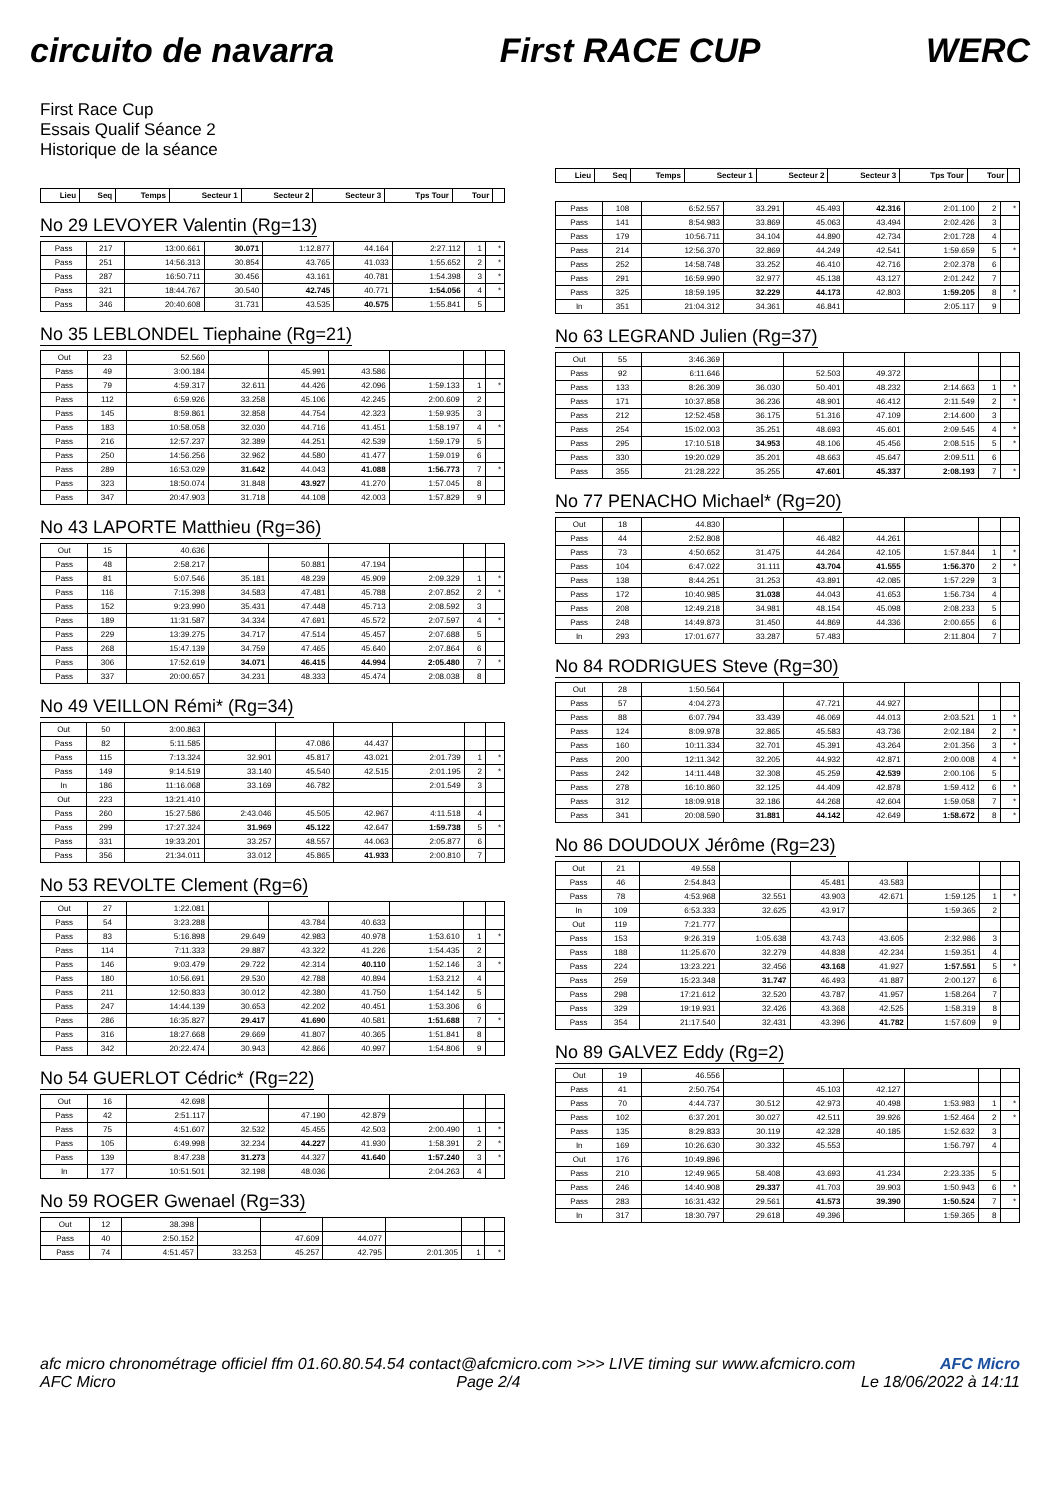circuito de navarra First RACE CUP WERC
First Race Cup
Essais Qualif Séance 2
Historique de la séance
| Lieu | Seq | Temps | Secteur 1 | Secteur 2 | Secteur 3 | Tps Tour | Tour | |
| --- | --- | --- | --- | --- | --- | --- | --- | --- |
No 29 LEVOYER Valentin (Rg=13)
| Pass | 217 | 13:00.661 | 30.071 | 1:12.877 | 44.164 | 2:27.112 | 1 | * |
| Pass | 251 | 14:56.313 | 30.854 | 43.765 | 41.033 | 1:55.652 | 2 | * |
| Pass | 287 | 16:50.711 | 30.456 | 43.161 | 40.781 | 1:54.398 | 3 | * |
| Pass | 321 | 18:44.767 | 30.540 | 42.745 | 40.771 | 1:54.056 | 4 | * |
| Pass | 346 | 20:40.608 | 31.731 | 43.535 | 40.575 | 1:55.841 | 5 | |
No 35 LEBLONDEL Tiephaine (Rg=21)
| Out | 23 | 52.560 | | | | | | |
| Pass | 49 | 3:00.184 | | 45.991 | 43.586 | | | |
| Pass | 79 | 4:59.317 | 32.611 | 44.426 | 42.096 | 1:59.133 | 1 | * |
| Pass | 112 | 6:59.926 | 33.258 | 45.106 | 42.245 | 2:00.609 | 2 | |
| Pass | 145 | 8:59.861 | 32.858 | 44.754 | 42.323 | 1:59.935 | 3 | |
| Pass | 183 | 10:58.058 | 32.030 | 44.716 | 41.451 | 1:58.197 | 4 | * |
| Pass | 216 | 12:57.237 | 32.389 | 44.251 | 42.539 | 1:59.179 | 5 | |
| Pass | 250 | 14:56.256 | 32.962 | 44.580 | 41.477 | 1:59.019 | 6 | |
| Pass | 289 | 16:53.029 | 31.642 | 44.043 | 41.088 | 1:56.773 | 7 | * |
| Pass | 323 | 18:50.074 | 31.848 | 43.927 | 41.270 | 1:57.045 | 8 | |
| Pass | 347 | 20:47.903 | 31.718 | 44.108 | 42.003 | 1:57.829 | 9 | |
No 43 LAPORTE Matthieu (Rg=36)
| Out | 15 | 40.636 | | | | | | |
| Pass | 48 | 2:58.217 | | 50.881 | 47.194 | | | |
| Pass | 81 | 5:07.546 | 35.181 | 48.239 | 45.909 | 2:09.329 | 1 | * |
| Pass | 116 | 7:15.398 | 34.583 | 47.481 | 45.788 | 2:07.852 | 2 | * |
| Pass | 152 | 9:23.990 | 35.431 | 47.448 | 45.713 | 2:08.592 | 3 | |
| Pass | 189 | 11:31.587 | 34.334 | 47.691 | 45.572 | 2:07.597 | 4 | * |
| Pass | 229 | 13:39.275 | 34.717 | 47.514 | 45.457 | 2:07.688 | 5 | |
| Pass | 268 | 15:47.139 | 34.759 | 47.465 | 45.640 | 2:07.864 | 6 | |
| Pass | 306 | 17:52.619 | 34.071 | 46.415 | 44.994 | 2:05.480 | 7 | * |
| Pass | 337 | 20:00.657 | 34.231 | 48.333 | 45.474 | 2:08.038 | 8 | |
No 49 VEILLON Rémi* (Rg=34)
| Out | 50 | 3:00.863 | | | | | | |
| Pass | 82 | 5:11.585 | | 47.086 | 44.437 | | | |
| Pass | 115 | 7:13.324 | 32.901 | 45.817 | 43.021 | 2:01.739 | 1 | * |
| Pass | 149 | 9:14.519 | 33.140 | 45.540 | 42.515 | 2:01.195 | 2 | * |
| In | 186 | 11:16.068 | 33.169 | 46.782 | | 2:01.549 | 3 | |
| Out | 223 | 13:21.410 | | | | | | |
| Pass | 260 | 15:27.586 | 2:43.046 | 45.505 | 42.967 | 4:11.518 | 4 | |
| Pass | 299 | 17:27.324 | 31.969 | 45.122 | 42.647 | 1:59.738 | 5 | * |
| Pass | 331 | 19:33.201 | 33.257 | 48.557 | 44.063 | 2:05.877 | 6 | |
| Pass | 356 | 21:34.011 | 33.012 | 45.865 | 41.933 | 2:00.810 | 7 | |
No 53 REVOLTE Clement (Rg=6)
| Out | 27 | 1:22.081 | | | | | | |
| Pass | 54 | 3:23.288 | | 43.784 | 40.633 | | | |
| Pass | 83 | 5:16.898 | 29.649 | 42.983 | 40.978 | 1:53.610 | 1 | * |
| Pass | 114 | 7:11.333 | 29.887 | 43.322 | 41.226 | 1:54.435 | 2 | |
| Pass | 146 | 9:03.479 | 29.722 | 42.314 | 40.110 | 1:52.146 | 3 | * |
| Pass | 180 | 10:56.691 | 29.530 | 42.788 | 40.894 | 1:53.212 | 4 | |
| Pass | 211 | 12:50.833 | 30.012 | 42.380 | 41.750 | 1:54.142 | 5 | |
| Pass | 247 | 14:44.139 | 30.653 | 42.202 | 40.451 | 1:53.306 | 6 | |
| Pass | 286 | 16:35.827 | 29.417 | 41.690 | 40.581 | 1:51.688 | 7 | * |
| Pass | 316 | 18:27.668 | 29.669 | 41.807 | 40.365 | 1:51.841 | 8 | |
| Pass | 342 | 20:22.474 | 30.943 | 42.866 | 40.997 | 1:54.806 | 9 | |
No 54 GUERLOT Cédric* (Rg=22)
| Out | 16 | 42.698 | | | | | | |
| Pass | 42 | 2:51.117 | | 47.190 | 42.879 | | | |
| Pass | 75 | 4:51.607 | 32.532 | 45.455 | 42.503 | 2:00.490 | 1 | * |
| Pass | 105 | 6:49.998 | 32.234 | 44.227 | 41.930 | 1:58.391 | 2 | * |
| Pass | 139 | 8:47.238 | 31.273 | 44.327 | 41.640 | 1:57.240 | 3 | * |
| In | 177 | 10:51.501 | 32.198 | 48.036 | | 2:04.263 | 4 | |
No 59 ROGER Gwenael (Rg=33)
| Out | 12 | 38.398 | | | | | | |
| Pass | 40 | 2:50.152 | | 47.609 | 44.077 | | | |
| Pass | 74 | 4:51.457 | 33.253 | 45.257 | 42.795 | 2:01.305 | 1 | * |
| Lieu | Seq | Temps | Secteur 1 | Secteur 2 | Secteur 3 | Tps Tour | Tour | |
| --- | --- | --- | --- | --- | --- | --- | --- | --- |
| Pass | 108 | 6:52.557 | 33.291 | 45.493 | 42.316 | 2:01.100 | 2 | * |
| Pass | 141 | 8:54.983 | 33.869 | 45.063 | 43.494 | 2:02.426 | 3 | |
| Pass | 179 | 10:56.711 | 34.104 | 44.890 | 42.734 | 2:01.728 | 4 | |
| Pass | 214 | 12:56.370 | 32.869 | 44.249 | 42.541 | 1:59.659 | 5 | * |
| Pass | 252 | 14:58.748 | 33.252 | 46.410 | 42.716 | 2:02.378 | 6 | |
| Pass | 291 | 16:59.990 | 32.977 | 45.138 | 43.127 | 2:01.242 | 7 | |
| Pass | 325 | 18:59.195 | 32.229 | 44.173 | 42.803 | 1:59.205 | 8 | * |
| In | 351 | 21:04.312 | 34.361 | 46.841 | | 2:05.117 | 9 | |
No 63 LEGRAND Julien (Rg=37)
| Out | 55 | 3:46.369 | | | | | | |
| Pass | 92 | 6:11.646 | | 52.503 | 49.372 | | | |
| Pass | 133 | 8:26.309 | 36.030 | 50.401 | 48.232 | 2:14.663 | 1 | * |
| Pass | 171 | 10:37.858 | 36.236 | 48.901 | 46.412 | 2:11.549 | 2 | * |
| Pass | 212 | 12:52.458 | 36.175 | 51.316 | 47.109 | 2:14.600 | 3 | |
| Pass | 254 | 15:02.003 | 35.251 | 48.693 | 45.601 | 2:09.545 | 4 | * |
| Pass | 295 | 17:10.518 | 34.953 | 48.106 | 45.456 | 2:08.515 | 5 | * |
| Pass | 330 | 19:20.029 | 35.201 | 48.663 | 45.647 | 2:09.511 | 6 | |
| Pass | 355 | 21:28.222 | 35.255 | 47.601 | 45.337 | 2:08.193 | 7 | * |
No 77 PENACHO Michael* (Rg=20)
| Out | 18 | 44.830 | | | | | | |
| Pass | 44 | 2:52.808 | | 46.482 | 44.261 | | | |
| Pass | 73 | 4:50.652 | 31.475 | 44.264 | 42.105 | 1:57.844 | 1 | * |
| Pass | 104 | 6:47.022 | 31.111 | 43.704 | 41.555 | 1:56.370 | 2 | * |
| Pass | 138 | 8:44.251 | 31.253 | 43.891 | 42.085 | 1:57.229 | 3 | |
| Pass | 172 | 10:40.985 | 31.038 | 44.043 | 41.653 | 1:56.734 | 4 | |
| Pass | 208 | 12:49.218 | 34.981 | 48.154 | 45.098 | 2:08.233 | 5 | |
| Pass | 248 | 14:49.873 | 31.450 | 44.869 | 44.336 | 2:00.655 | 6 | |
| In | 293 | 17:01.677 | 33.287 | 57.483 | | 2:11.804 | 7 | |
No 84 RODRIGUES Steve (Rg=30)
| Out | 28 | 1:50.564 | | | | | | |
| Pass | 57 | 4:04.273 | | 47.721 | 44.927 | | | |
| Pass | 88 | 6:07.794 | 33.439 | 46.069 | 44.013 | 2:03.521 | 1 | * |
| Pass | 124 | 8:09.978 | 32.865 | 45.583 | 43.736 | 2:02.184 | 2 | * |
| Pass | 160 | 10:11.334 | 32.701 | 45.391 | 43.264 | 2:01.356 | 3 | * |
| Pass | 200 | 12:11.342 | 32.205 | 44.932 | 42.871 | 2:00.008 | 4 | * |
| Pass | 242 | 14:11.448 | 32.308 | 45.259 | 42.539 | 2:00.106 | 5 | |
| Pass | 278 | 16:10.860 | 32.125 | 44.409 | 42.878 | 1:59.412 | 6 | * |
| Pass | 312 | 18:09.918 | 32.186 | 44.268 | 42.604 | 1:59.058 | 7 | * |
| Pass | 341 | 20:08.590 | 31.881 | 44.142 | 42.649 | 1:58.672 | 8 | * |
No 86 DOUDOUX Jérôme (Rg=23)
| Out | 21 | 49.558 | | | | | | |
| Pass | 46 | 2:54.843 | | 45.481 | 43.583 | | | |
| Pass | 78 | 4:53.968 | 32.551 | 43.903 | 42.671 | 1:59.125 | 1 | * |
| In | 109 | 6:53.333 | 32.625 | 43.917 | | 1:59.365 | 2 | |
| Out | 119 | 7:21.777 | | | | | | |
| Pass | 153 | 9:26.319 | 1:05.638 | 43.743 | 43.605 | 2:32.986 | 3 | |
| Pass | 188 | 11:25.670 | 32.279 | 44.838 | 42.234 | 1:59.351 | 4 | |
| Pass | 224 | 13:23.221 | 32.456 | 43.168 | 41.927 | 1:57.551 | 5 | * |
| Pass | 259 | 15:23.348 | 31.747 | 46.493 | 41.887 | 2:00.127 | 6 | |
| Pass | 298 | 17:21.612 | 32.520 | 43.787 | 41.957 | 1:58.264 | 7 | |
| Pass | 329 | 19:19.931 | 32.426 | 43.368 | 42.525 | 1:58.319 | 8 | |
| Pass | 354 | 21:17.540 | 32.431 | 43.396 | 41.782 | 1:57.609 | 9 | |
No 89 GALVEZ Eddy (Rg=2)
| Out | 19 | 46.556 | | | | | | |
| Pass | 41 | 2:50.754 | | 45.103 | 42.127 | | | |
| Pass | 70 | 4:44.737 | 30.512 | 42.973 | 40.498 | 1:53.983 | 1 | * |
| Pass | 102 | 6:37.201 | 30.027 | 42.511 | 39.926 | 1:52.464 | 2 | * |
| Pass | 135 | 8:29.833 | 30.119 | 42.328 | 40.185 | 1:52.632 | 3 | |
| In | 169 | 10:26.630 | 30.332 | 45.553 | | 1:56.797 | 4 | |
| Out | 176 | 10:49.896 | | | | | | |
| Pass | 210 | 12:49.965 | 58.408 | 43.693 | 41.234 | 2:23.335 | 5 | |
| Pass | 246 | 14:40.908 | 29.337 | 41.703 | 39.903 | 1:50.943 | 6 | * |
| Pass | 283 | 16:31.432 | 29.561 | 41.573 | 39.390 | 1:50.524 | 7 | * |
| In | 317 | 18:30.797 | 29.618 | 49.396 | | 1:59.365 | 8 | |
afc micro chronométrage officiel ffm 01.60.80.54.54 contact@afcmicro.com >>> LIVE timing sur www.afcmicro.com AFC Micro
AFC Micro Page 2/4 Le 18/06/2022 à 14:11